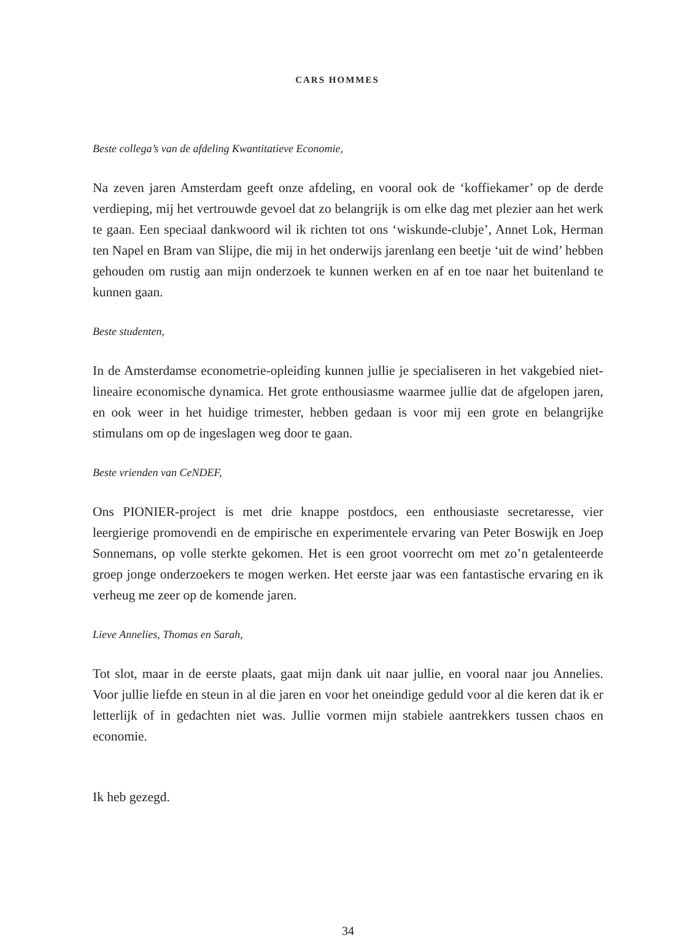CARS HOMMES
Beste collega’s van de afdeling Kwantitatieve Economie,
Na zeven jaren Amsterdam geeft onze afdeling, en vooral ook de ‘koffiekamer’ op de derde verdieping, mij het vertrouwde gevoel dat zo belangrijk is om elke dag met plezier aan het werk te gaan. Een speciaal dankwoord wil ik richten tot ons ‘wiskunde-clubje’, Annet Lok, Herman ten Napel en Bram van Slijpe, die mij in het onderwijs jarenlang een beetje ‘uit de wind’ hebben gehouden om rustig aan mijn onderzoek te kunnen werken en af en toe naar het buitenland te kunnen gaan.
Beste studenten,
In de Amsterdamse econometrie-opleiding kunnen jullie je specialiseren in het vakgebied niet-lineaire economische dynamica. Het grote enthousiasme waarmee jullie dat de afgelopen jaren, en ook weer in het huidige trimester, hebben gedaan is voor mij een grote en belangrijke stimulans om op de ingeslagen weg door te gaan.
Beste vrienden van CeNDEF,
Ons PIONIER-project is met drie knappe postdocs, een enthousiaste secretaresse, vier leergierige promovendi en de empirische en experimentele ervaring van Peter Boswijk en Joep Sonnemans, op volle sterkte gekomen. Het is een groot voorrecht om met zo’n getalenteerde groep jonge onderzoekers te mogen werken. Het eerste jaar was een fantastische ervaring en ik verheug me zeer op de komende jaren.
Lieve Annelies, Thomas en Sarah,
Tot slot, maar in de eerste plaats, gaat mijn dank uit naar jullie, en vooral naar jou Annelies. Voor jullie liefde en steun in al die jaren en voor het oneindige geduld voor al die keren dat ik er letterlijk of in gedachten niet was. Jullie vormen mijn stabiele aantrekkers tussen chaos en economie.
Ik heb gezegd.
34